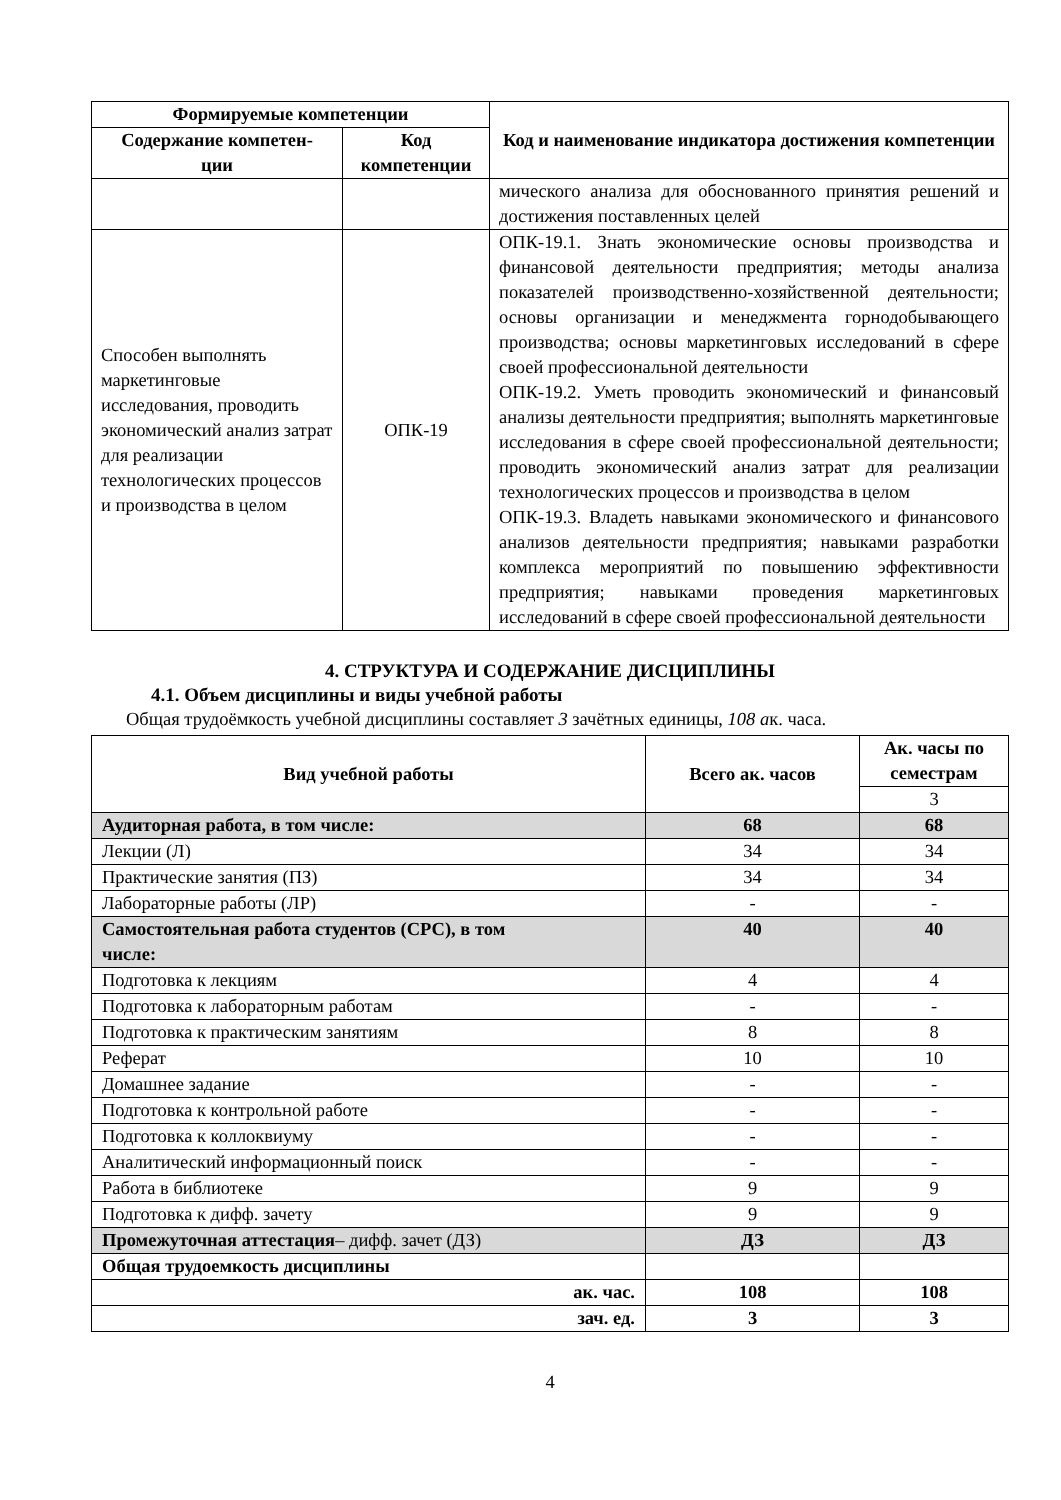| Формируемые компетенции | | Код и наименование индикатора достижения компетенции |
| --- | --- | --- |
| Содержание компетен- ции | Код компетенции | |
| | | мического анализа для обоснованного принятия решений и достижения поставленных целей |
| Способен выполнять маркетинговые исследования, проводить экономический анализ затрат для реализации технологических процессов и производства в целом | ОПК-19 | ОПК-19.1. Знать экономические основы производства и финансовой деятельности предприятия; методы анализа показателей производственно-хозяйственной деятельности; основы организации и менеджмента горнодобывающего производства; основы маркетинговых исследований в сфере своей профессиональной деятельности ОПК-19.2. Уметь проводить экономический и финансовый анализы деятельности предприятия; выполнять маркетинговые исследования в сфере своей профессиональной деятельности; проводить экономический анализ затрат для реализации технологических процессов и производства в целом ОПК-19.3. Владеть навыками экономического и финансового анализов деятельности предприятия; навыками разработки комплекса мероприятий по повышению эффективности предприятия; навыками проведения маркетинговых исследований в сфере своей профессиональной деятельности |
4. СТРУКТУРА И СОДЕРЖАНИЕ ДИСЦИПЛИНЫ
4.1. Объем дисциплины и виды учебной работы
Общая трудоёмкость учебной дисциплины составляет 3 зачётных единицы, 108 ак. часа.
| Вид учебной работы | Всего ак. часов | Ак. часы по семестрам |
| --- | --- | --- |
| | | 3 |
| Аудиторная работа, в том числе: | 68 | 68 |
| Лекции (Л) | 34 | 34 |
| Практические занятия (ПЗ) | 34 | 34 |
| Лабораторные работы (ЛР) | - | - |
| Самостоятельная работа студентов (СРС), в том числе: | 40 | 40 |
| Подготовка к лекциям | 4 | 4 |
| Подготовка к лабораторным работам | - | - |
| Подготовка к практическим занятиям | 8 | 8 |
| Реферат | 10 | 10 |
| Домашнее задание | - | - |
| Подготовка к контрольной работе | - | - |
| Подготовка к коллоквиуму | - | - |
| Аналитический информационный поиск | - | - |
| Работа в библиотеке | 9 | 9 |
| Подготовка к дифф. зачету | 9 | 9 |
| Промежуточная аттестация – дифф. зачет (ДЗ) | ДЗ | ДЗ |
| Общая трудоемкость дисциплины | | |
| ак. час. | 108 | 108 |
| зач. ед. | 3 | 3 |
4